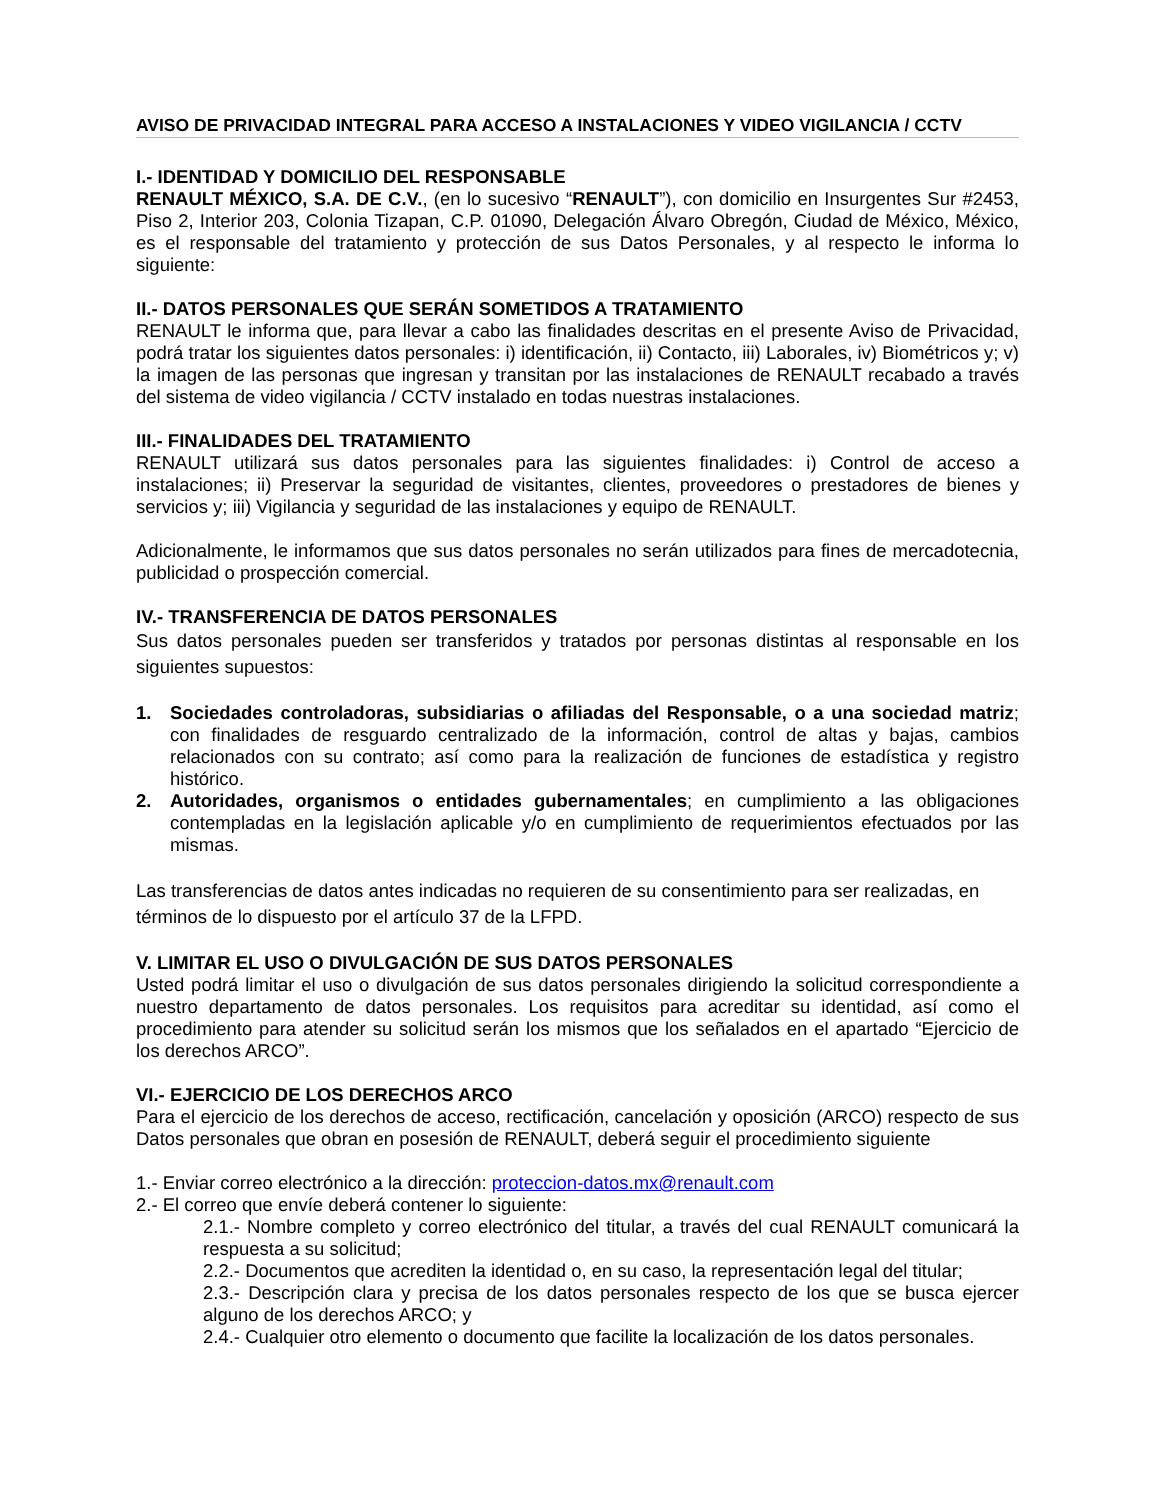AVISO DE PRIVACIDAD INTEGRAL PARA ACCESO A INSTALACIONES Y VIDEO VIGILANCIA / CCTV
I.- IDENTIDAD Y DOMICILIO DEL RESPONSABLE
RENAULT MÉXICO, S.A. DE C.V., (en lo sucesivo “RENAULT”), con domicilio en Insurgentes Sur #2453, Piso 2, Interior 203, Colonia Tizapan, C.P. 01090, Delegación Álvaro Obregón, Ciudad de México, México, es el responsable del tratamiento y protección de sus Datos Personales, y al respecto le informa lo siguiente:
II.- DATOS PERSONALES QUE SERÁN SOMETIDOS A TRATAMIENTO
RENAULT le informa que, para llevar a cabo las finalidades descritas en el presente Aviso de Privacidad, podrá tratar los siguientes datos personales: i) identificación, ii) Contacto, iii) Laborales, iv) Biométricos y; v) la imagen de las personas que ingresan y transitan por las instalaciones de RENAULT recabado a través del sistema de video vigilancia / CCTV instalado en todas nuestras instalaciones.
III.- FINALIDADES DEL TRATAMIENTO
RENAULT utilizará sus datos personales para las siguientes finalidades: i) Control de acceso a instalaciones; ii) Preservar la seguridad de visitantes, clientes, proveedores o prestadores de bienes y servicios y; iii) Vigilancia y seguridad de las instalaciones y equipo de RENAULT.
Adicionalmente, le informamos que sus datos personales no serán utilizados para fines de mercadotecnia, publicidad o prospección comercial.
IV.- TRANSFERENCIA DE DATOS PERSONALES
Sus datos personales pueden ser transferidos y tratados por personas distintas al responsable en los siguientes supuestos:
1. Sociedades controladoras, subsidiarias o afiliadas del Responsable, o a una sociedad matriz; con finalidades de resguardo centralizado de la información, control de altas y bajas, cambios relacionados con su contrato; así como para la realización de funciones de estadística y registro histórico.
2. Autoridades, organismos o entidades gubernamentales; en cumplimiento a las obligaciones contempladas en la legislación aplicable y/o en cumplimiento de requerimientos efectuados por las mismas.
Las transferencias de datos antes indicadas no requieren de su consentimiento para ser realizadas, en términos de lo dispuesto por el artículo 37 de la LFPD.
V. LIMITAR EL USO O DIVULGACIÓN DE SUS DATOS PERSONALES
Usted podrá limitar el uso o divulgación de sus datos personales dirigiendo la solicitud correspondiente a nuestro departamento de datos personales. Los requisitos para acreditar su identidad, así como el procedimiento para atender su solicitud serán los mismos que los señalados en el apartado “Ejercicio de los derechos ARCO”.
VI.- EJERCICIO DE LOS DERECHOS ARCO
Para el ejercicio de los derechos de acceso, rectificación, cancelación y oposición (ARCO) respecto de sus Datos personales que obran en posesión de RENAULT, deberá seguir el procedimiento siguiente
1.- Enviar correo electrónico a la dirección: proteccion-datos.mx@renault.com
2.- El correo que envíe deberá contener lo siguiente:
2.1.- Nombre completo y correo electrónico del titular, a través del cual RENAULT comunicará la respuesta a su solicitud;
2.2.- Documentos que acrediten la identidad o, en su caso, la representación legal del titular;
2.3.- Descripción clara y precisa de los datos personales respecto de los que se busca ejercer alguno de los derechos ARCO; y
2.4.- Cualquier otro elemento o documento que facilite la localización de los datos personales.